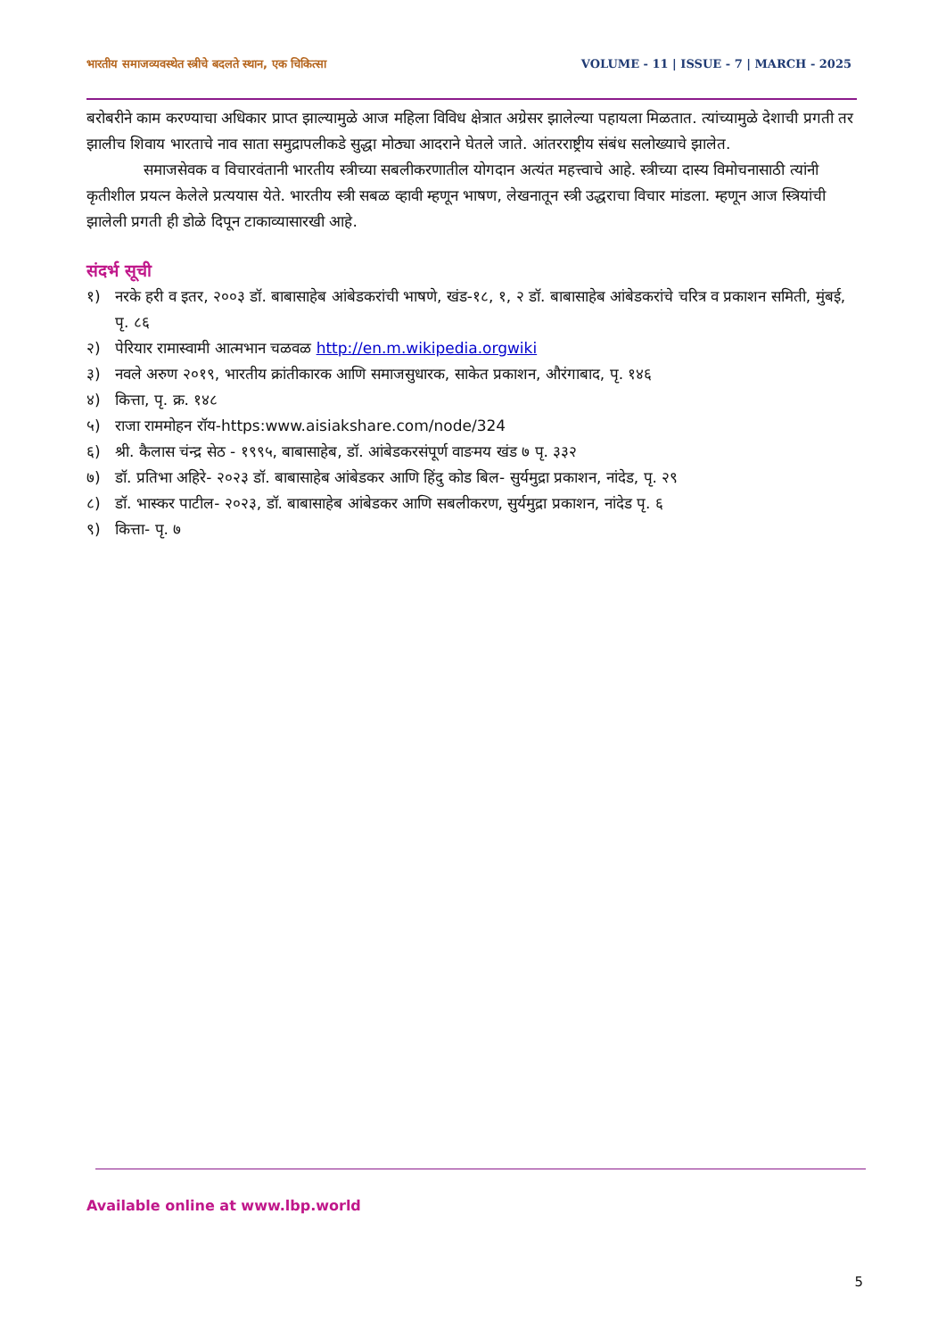भारतीय समाजव्यवस्थेत स्त्रीचे बदलते स्थान, एक चिकित्सा VOLUME - 11 | ISSUE - 7 | MARCH - 2025
बरोबरीने काम करण्याचा अधिकार प्राप्त झाल्यामुळे आज महिला विविध क्षेत्रात अग्रेसर झालेल्या पहायला मिळतात. त्यांच्यामुळे देशाची प्रगती तर झालीच शिवाय भारताचे नाव साता समुद्रापलीकडे सुद्धा मोठ्या आदराने घेतले जाते. आंतरराष्ट्रीय संबंध सलोख्याचे झालेत.
समाजसेवक व विचारवंतानी भारतीय स्त्रीच्या सबलीकरणातील योगदान अत्यंत महत्त्वाचे आहे. स्त्रीच्या दास्य विमोचनासाठी त्यांनी कृतीशील प्रयत्न केलेले प्रत्ययास येते. भारतीय स्त्री सबळ व्हावी म्हणून भाषण, लेखनातून स्त्री उद्धराचा विचार मांडला. म्हणून आज स्त्रियांची झालेली प्रगती ही डोळे दिपून टाकाव्यासारखी आहे.
संदर्भ सूची
१) नरके हरी व इतर, २००३ डॉ. बाबासाहेब आंबेडकरांची भाषणे, खंड-१८, १, २ डॉ. बाबासाहेब आंबेडकरांचे चरित्र व प्रकाशन समिती, मुंबई, पृ. ८६
२) पेरियार रामास्वामी आत्मभान चळवळ http://en.m.wikipedia.orgwiki
३) नवले अरुण २०१९, भारतीय क्रांतीकारक आणि समाजसुधारक, साकेत प्रकाशन, औरंगाबाद, पृ. १४६
४) कित्ता, पृ. क्र. १४८
५) राजा राममोहन रॉय-https:www.aisiakshare.com/node/324
६) श्री. कैलास चंन्द्र सेठ - १९९५, बाबासाहेब, डॉ. आंबेडकरसंपूर्ण वाङमय खंड ७ पृ. ३३२
७) डॉ. प्रतिभा अहिरे- २०२३ डॉ. बाबासाहेब आंबेडकर आणि हिंदु कोड बिल- सुर्यमुद्रा प्रकाशन, नांदेड, पृ. २९
८) डॉ. भास्कर पाटील- २०२३, डॉ. बाबासाहेब आंबेडकर आणि सबलीकरण, सुर्यमुद्रा प्रकाशन, नांदेड पृ. ६
९) कित्ता- पृ. ७
Available online at www.lbp.world
5